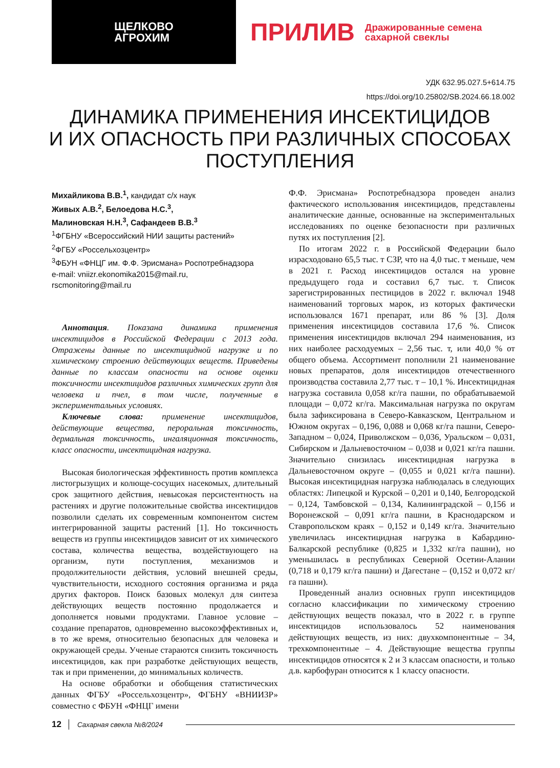ЩЕЛКОВО
АГРОХИМ
ПРИЛИВ Дражированные семена
сахарной свеклы
УДК 632.95.027.5+614.75
https://doi.org/10.25802/SB.2024.66.18.002
ДИНАМИКА ПРИМЕНЕНИЯ ИНСЕКТИЦИДОВ
И ИХ ОПАСНОСТЬ ПРИ РАЗЛИЧНЫХ СПОСОБАХ
ПОСТУПЛЕНИЯ
Михайликова В.В.<sup>1</sup>, кандидат с/х наук
Живых А.В.<sup>2</sup>, Белоедова Н.С.<sup>3</sup>,
Малиновская Н.Н.<sup>3</sup>, Сафандеев В.В.<sup>3</sup>
<sup>1</sup> ФГБНУ «Всероссийский НИИ защиты растений»
<sup>2</sup> ФГБУ «Россельхозцентр»
<sup>3</sup> ФБУН «ФНЦГ им. Ф.Ф. Эрисмана» Роспотребнадзора
e-mail: vniizr.ekonomika2015@mail.ru,
rscmonitoring@mail.ru
Аннотация. Показана динамика применения инсектицидов в Российской Федерации с 2013 года. Отражены данные по инсектицидной нагрузке и по химическому строению действующих веществ. Приведены данные по классам опасности на основе оценки токсичности инсектицидов различных химических групп для человека и пчел, в том числе, полученные в экспериментальных условиях.
Ключевые слова: применение инсектицидов, действующие вещества, пероральная токсичность, дермальная токсичность, ингаляционная токсичность, класс опасности, инсектицидная нагрузка.
Высокая биологическая эффективность против комплекса листогрызущих и колюще-сосущих насекомых, длительный срок защитного действия, невысокая персистентность на растениях и другие положительные свойства инсектицидов позволили сделать их современным компонентом систем интегрированной защиты растений [1]. Но токсичность веществ из группы инсектицидов зависит от их химического состава, количества вещества, воздействующего на организм, пути поступления, механизмов и продолжительности действия, условий внешней среды, чувствительности, исходного состояния организма и ряда других факторов. Поиск базовых молекул для синтеза действующих веществ постоянно продолжается и дополняется новыми продуктами. Главное условие – создание препаратов, одновременно высокоэффективных и, в то же время, относительно безопасных для человека и окружающей среды. Ученые стараются снизить токсичность инсектицидов, как при разработке действующих веществ, так и при применении, до минимальных количеств.
На основе обработки и обобщения статистических данных ФГБУ «Россельхозцентр», ФГБНУ «ВНИИЗР» совместно с ФБУН «ФНЦГ имени
Ф.Ф. Эрисмана» Роспотребнадзора проведен анализ фактического использования инсектицидов, представлены аналитические данные, основанные на экспериментальных исследованиях по оценке безопасности при различных путях их поступления [2].
По итогам 2022 г. в Российской Федерации было израсходовано 65,5 тыс. т СЗР, что на 4,0 тыс. т меньше, чем в 2021 г. Расход инсектицидов остался на уровне предыдущего года и составил 6,7 тыс. т. Список зарегистрированных пестицидов в 2022 г. включал 1948 наименований торговых марок, из которых фактически использовался 1671 препарат, или 86 % [3]. Доля применения инсектицидов составила 17,6 %. Список применения инсектицидов включал 294 наименования, из них наиболее расходуемых – 2,56 тыс. т, или 40,0 % от общего объема. Ассортимент пополнили 21 наименование новых препаратов, доля инсектицидов отечественного производства составила 2,77 тыс. т – 10,1 %. Инсектицидная нагрузка составила 0,058 кг/га пашни, по обрабатываемой площади – 0,072 кг/га. Максимальная нагрузка по округам была зафиксирована в Северо-Кавказском, Центральном и Южном округах – 0,196, 0,088 и 0,068 кг/га пашни, Северо-Западном – 0,024, Приволжском – 0,036, Уральском – 0,031, Сибирском и Дальневосточном – 0,038 и 0,021 кг/га пашни. Значительно снизилась инсектицидная нагрузка в Дальневосточном округе – (0,055 и 0,021 кг/га пашни). Высокая инсектицидная нагрузка наблюдалась в следующих областях: Липецкой и Курской – 0,201 и 0,140, Белгородской – 0,124, Тамбовской – 0,134, Калининградской – 0,156 и Воронежской – 0,091 кг/га пашни, в Краснодарском и Ставропольском краях – 0,152 и 0,149 кг/га. Значительно увеличилась инсектицидная нагрузка в Кабардино-Балкарской республике (0,825 и 1,332 кг/га пашни), но уменьшилась в республиках Северной Осетии-Алании (0,718 и 0,179 кг/га пашни) и Дагестане – (0,152 и 0,072 кг/га пашни).
Проведенный анализ основных групп инсектицидов согласно классификации по химическому строению действующих веществ показал, что в 2022 г. в группе инсектицидов использовалось 52 наименования действующих веществ, из них: двухкомпонентные – 34, трехкомпонентные – 4. Действующие вещества группы инсектицидов относятся к 2 и 3 классам опасности, и только д.в. карбофуран относится к 1 классу опасности.
12 Сахарная свекла №8/2024